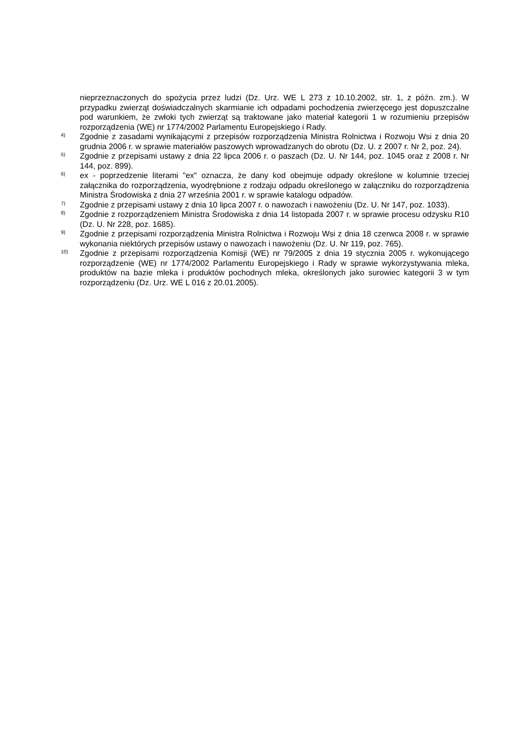nieprzeznaczonych do spożycia przez ludzi (Dz. Urz. WE L 273 z 10.10.2002, str. 1, z późn. zm.). W przypadku zwierząt doświadczalnych skarmianie ich odpadami pochodzenia zwierzęcego jest dopuszczalne pod warunkiem, że zwłoki tych zwierząt są traktowane jako materiał kategorii 1 w rozumieniu przepisów rozporządzenia (WE) nr 1774/2002 Parlamentu Europejskiego i Rady.
<sup>4)</sup>
Zgodnie z zasadami wynikającymi z przepisów rozporządzenia Ministra Rolnictwa i Rozwoju Wsi z dnia 20 grudnia 2006 r. w sprawie materiałów paszowych wprowadzanych do obrotu (Dz. U. z 2007 r. Nr 2, poz. 24).
<sup>5)</sup>
Zgodnie z przepisami ustawy z dnia 22 lipca 2006 r. o paszach (Dz. U. Nr 144, poz. 1045 oraz z 2008 r. Nr 144, poz. 899).
<sup>6)</sup>
ex - poprzedzenie literami "ex" oznacza, że dany kod obejmuje odpady określone w kolumnie trzeciej załącznika do rozporządzenia, wyodrębnione z rodzaju odpadu określonego w załączniku do rozporządzenia Ministra Środowiska z dnia 27 września 2001 r. w sprawie katalogu odpadów.
<sup>7)</sup>
Zgodnie z przepisami ustawy z dnia 10 lipca 2007 r. o nawozach i nawożeniu (Dz. U. Nr 147, poz. 1033).
<sup>8)</sup>
Zgodnie z rozporządzeniem Ministra Środowiska z dnia 14 listopada 2007 r. w sprawie procesu odzysku R10 (Dz. U. Nr 228, poz. 1685).
<sup>9)</sup>
Zgodnie z przepisami rozporządzenia Ministra Rolnictwa i Rozwoju Wsi z dnia 18 czerwca 2008 r. w sprawie wykonania niektórych przepisów ustawy o nawozach i nawożeniu (Dz. U. Nr 119, poz. 765).
<sup>10)</sup>
Zgodnie z przepisami rozporządzenia Komisji (WE) nr 79/2005 z dnia 19 stycznia 2005 r. wykonującego rozporządzenie (WE) nr 1774/2002 Parlamentu Europejskiego i Rady w sprawie wykorzystywania mleka, produktów na bazie mleka i produktów pochodnych mleka, określonych jako surowiec kategorii 3 w tym rozporządzeniu (Dz. Urz. WE L 016 z 20.01.2005).